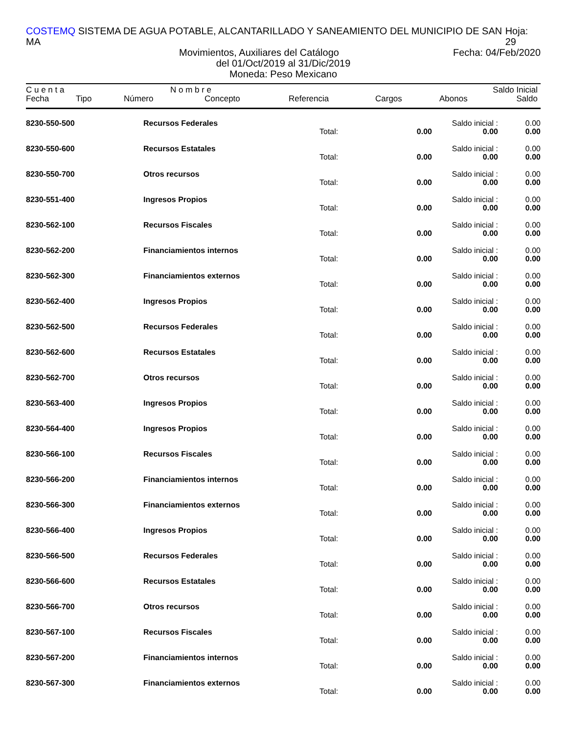COSTEMQ SISTEMA DE AGUA POTABLE, ALCANTARILLADO Y SANEAMIENTO DEL MUNICIPIO DE SAN MA Hoja: 29
Movimientos, Auxiliares del Catálogo Fecha: 04/Feb/2020
del 01/Oct/2019 al 31/Dic/2019
Moneda: Peso Mexicano
C u e n t a N o m b r e Saldo Inicial
Fecha Tipo Número Concepto Referencia Cargos Abonos Saldo
| 8230-550-500 | Recursos Federales | | | Saldo inicial : | 0.00 |
| | | Total: | 0.00 | 0.00 | 0.00 |
| 8230-550-600 | Recursos Estatales | | | Saldo inicial : | 0.00 |
| | | Total: | 0.00 | 0.00 | 0.00 |
| 8230-550-700 | Otros recursos | | | Saldo inicial : | 0.00 |
| | | Total: | 0.00 | 0.00 | 0.00 |
| 8230-551-400 | Ingresos Propios | | | Saldo inicial : | 0.00 |
| | | Total: | 0.00 | 0.00 | 0.00 |
| 8230-562-100 | Recursos Fiscales | | | Saldo inicial : | 0.00 |
| | | Total: | 0.00 | 0.00 | 0.00 |
| 8230-562-200 | Financiamientos internos | | | Saldo inicial : | 0.00 |
| | | Total: | 0.00 | 0.00 | 0.00 |
| 8230-562-300 | Financiamientos externos | | | Saldo inicial : | 0.00 |
| | | Total: | 0.00 | 0.00 | 0.00 |
| 8230-562-400 | Ingresos Propios | | | Saldo inicial : | 0.00 |
| | | Total: | 0.00 | 0.00 | 0.00 |
| 8230-562-500 | Recursos Federales | | | Saldo inicial : | 0.00 |
| | | Total: | 0.00 | 0.00 | 0.00 |
| 8230-562-600 | Recursos Estatales | | | Saldo inicial : | 0.00 |
| | | Total: | 0.00 | 0.00 | 0.00 |
| 8230-562-700 | Otros recursos | | | Saldo inicial : | 0.00 |
| | | Total: | 0.00 | 0.00 | 0.00 |
| 8230-563-400 | Ingresos Propios | | | Saldo inicial : | 0.00 |
| | | Total: | 0.00 | 0.00 | 0.00 |
| 8230-564-400 | Ingresos Propios | | | Saldo inicial : | 0.00 |
| | | Total: | 0.00 | 0.00 | 0.00 |
| 8230-566-100 | Recursos Fiscales | | | Saldo inicial : | 0.00 |
| | | Total: | 0.00 | 0.00 | 0.00 |
| 8230-566-200 | Financiamientos internos | | | Saldo inicial : | 0.00 |
| | | Total: | 0.00 | 0.00 | 0.00 |
| 8230-566-300 | Financiamientos externos | | | Saldo inicial : | 0.00 |
| | | Total: | 0.00 | 0.00 | 0.00 |
| 8230-566-400 | Ingresos Propios | | | Saldo inicial : | 0.00 |
| | | Total: | 0.00 | 0.00 | 0.00 |
| 8230-566-500 | Recursos Federales | | | Saldo inicial : | 0.00 |
| | | Total: | 0.00 | 0.00 | 0.00 |
| 8230-566-600 | Recursos Estatales | | | Saldo inicial : | 0.00 |
| | | Total: | 0.00 | 0.00 | 0.00 |
| 8230-566-700 | Otros recursos | | | Saldo inicial : | 0.00 |
| | | Total: | 0.00 | 0.00 | 0.00 |
| 8230-567-100 | Recursos Fiscales | | | Saldo inicial : | 0.00 |
| | | Total: | 0.00 | 0.00 | 0.00 |
| 8230-567-200 | Financiamientos internos | | | Saldo inicial : | 0.00 |
| | | Total: | 0.00 | 0.00 | 0.00 |
| 8230-567-300 | Financiamientos externos | | | Saldo inicial : | 0.00 |
| | | Total: | 0.00 | 0.00 | 0.00 |